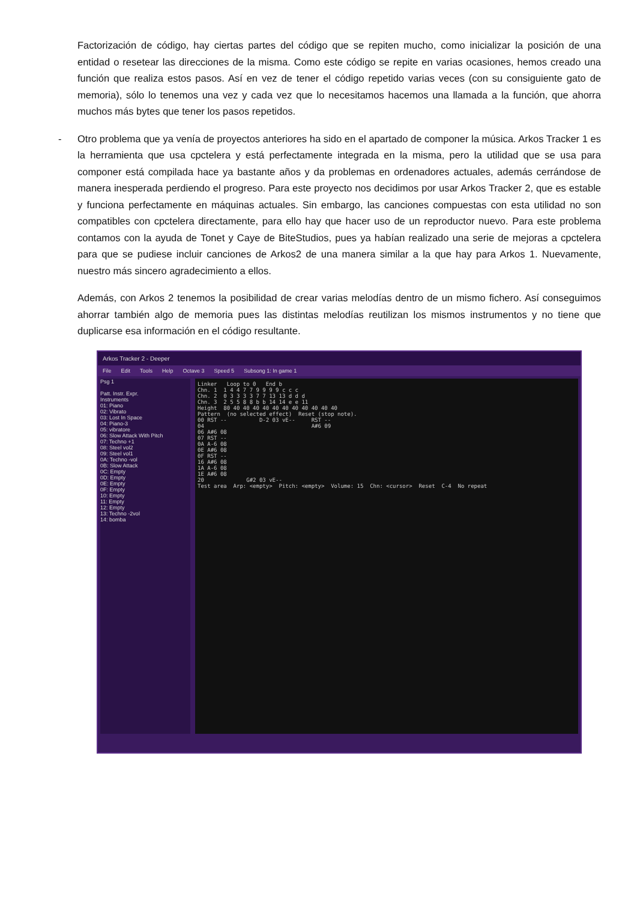Factorización de código, hay ciertas partes del código que se repiten mucho, como inicializar la posición de una entidad o resetear las direcciones de la misma. Como este código se repite en varias ocasiones, hemos creado una función que realiza estos pasos. Así en vez de tener el código repetido varias veces (con su consiguiente gato de memoria), sólo lo tenemos una vez y cada vez que lo necesitamos hacemos una llamada a la función, que ahorra muchos más bytes que tener los pasos repetidos.
- Otro problema que ya venía de proyectos anteriores ha sido en el apartado de componer la música. Arkos Tracker 1 es la herramienta que usa cpctelera y está perfectamente integrada en la misma, pero la utilidad que se usa para componer está compilada hace ya bastante años y da problemas en ordenadores actuales, además cerrándose de manera inesperada perdiendo el progreso. Para este proyecto nos decidimos por usar Arkos Tracker 2, que es estable y funciona perfectamente en máquinas actuales. Sin embargo, las canciones compuestas con esta utilidad no son compatibles con cpctelera directamente, para ello hay que hacer uso de un reproductor nuevo. Para este problema contamos con la ayuda de Tonet y Caye de BiteStudios, pues ya habían realizado una serie de mejoras a cpctelera para que se pudiese incluir canciones de Arkos2 de una manera similar a la que hay para Arkos 1. Nuevamente, nuestro más sincero agradecimiento a ellos.
Además, con Arkos 2 tenemos la posibilidad de crear varias melodías dentro de un mismo fichero. Así conseguimos ahorrar también algo de memoria pues las distintas melodías reutilizan los mismos instrumentos y no tiene que duplicarse esa información en el código resultante.
Arkos Tracker 2 - Deeper
File Edit Tools Help Octave 3 Speed 5 Subsong 1: In game 1
Psg 1
Patt. Instr. Expr.
Instruments
01: Piano
02: Vibrato
03: Lost In Space
04: Piano-3
05: vibratore
06: Slow Attack With Pitch
07: Techno +1
08: Steel vol2
09: Steel vol1
0A: Techno -vol
0B: Slow Attack
0C: Empty
0D: Empty
0E: Empty
0F: Empty
10: Empty
11: Empty
12: Empty
13: Techno -2vol
14: bomba
Linker Loop to 0 End b
Chn. 1 1 4 4 7 7 9 9 9 9 c c c
Chn. 2 0 3 3 3 3 7 7 13 13 d d d
Chn. 3 2 5 5 8 8 b b 14 14 e e 11
Height 80 40 40 40 40 40 40 40 40 40 40 40
Pattern (no selected effect) Reset (stop note).
00 RST -- D-2 03 vE-- RST --
04 A#6 09
06 A#6 08
07 RST --
0A A-6 08
0E A#6 08
0F RST --
16 A#6 08
1A A-6 08
1E A#6 08
20 G#2 03 vE--
Test area Arp: <empty> Pitch: <empty> Volume: 15 Chn: <cursor> Reset C-4 No repeat